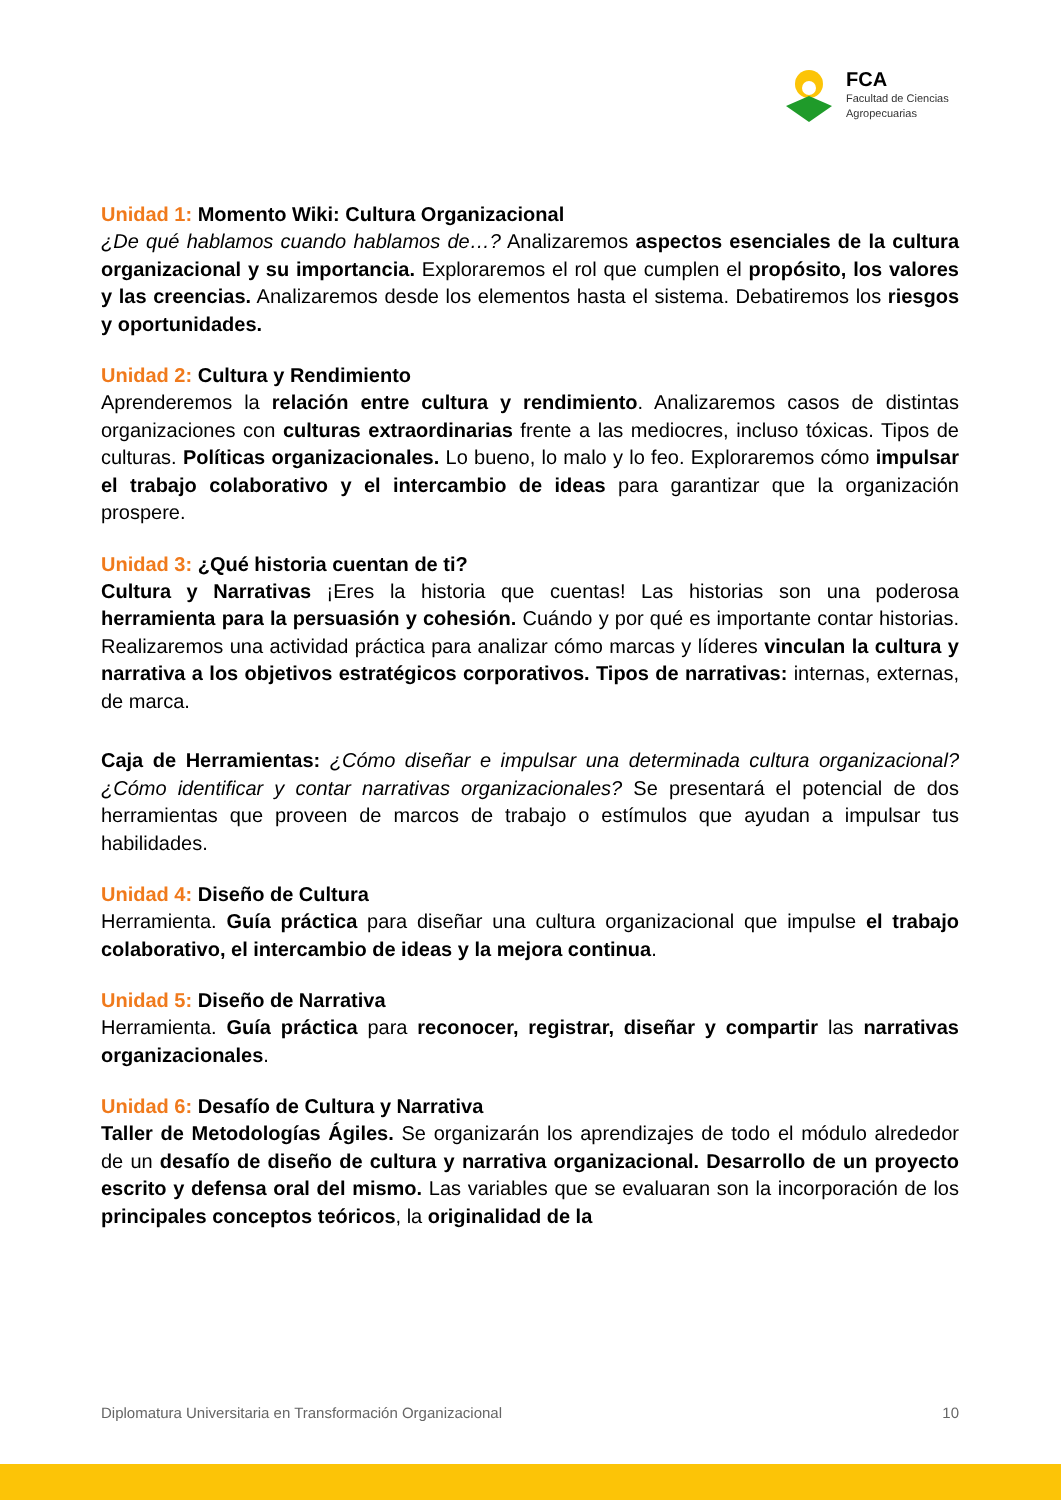FCA
Facultad de Ciencias
Agropecuarias
Unidad 1: Momento Wiki: Cultura Organizacional
¿De qué hablamos cuando hablamos de…? Analizaremos aspectos esenciales de la cultura organizacional y su importancia. Exploraremos el rol que cumplen el propósito, los valores y las creencias. Analizaremos desde los elementos hasta el sistema. Debatiremos los riesgos y oportunidades.
Unidad 2: Cultura y Rendimiento
Aprenderemos la relación entre cultura y rendimiento. Analizaremos casos de distintas organizaciones con culturas extraordinarias frente a las mediocres, incluso tóxicas. Tipos de culturas. Políticas organizacionales. Lo bueno, lo malo y lo feo. Exploraremos cómo impulsar el trabajo colaborativo y el intercambio de ideas para garantizar que la organización prospere.
Unidad 3: ¿Qué historia cuentan de ti?
Cultura y Narrativas ¡Eres la historia que cuentas! Las historias son una poderosa herramienta para la persuasión y cohesión. Cuándo y por qué es importante contar historias. Realizaremos una actividad práctica para analizar cómo marcas y líderes vinculan la cultura y narrativa a los objetivos estratégicos corporativos. Tipos de narrativas: internas, externas, de marca.
Caja de Herramientas: ¿Cómo diseñar e impulsar una determinada cultura organizacional? ¿Cómo identificar y contar narrativas organizacionales? Se presentará el potencial de dos herramientas que proveen de marcos de trabajo o estímulos que ayudan a impulsar tus habilidades.
Unidad 4: Diseño de Cultura
Herramienta. Guía práctica para diseñar una cultura organizacional que impulse el trabajo colaborativo, el intercambio de ideas y la mejora continua.
Unidad 5: Diseño de Narrativa
Herramienta. Guía práctica para reconocer, registrar, diseñar y compartir las narrativas organizacionales.
Unidad 6: Desafío de Cultura y Narrativa
Taller de Metodologías Ágiles. Se organizarán los aprendizajes de todo el módulo alrededor de un desafío de diseño de cultura y narrativa organizacional. Desarrollo de un proyecto escrito y defensa oral del mismo. Las variables que se evaluaran son la incorporación de los principales conceptos teóricos, la originalidad de la
Diplomatura Universitaria en Transformación Organizacional 10